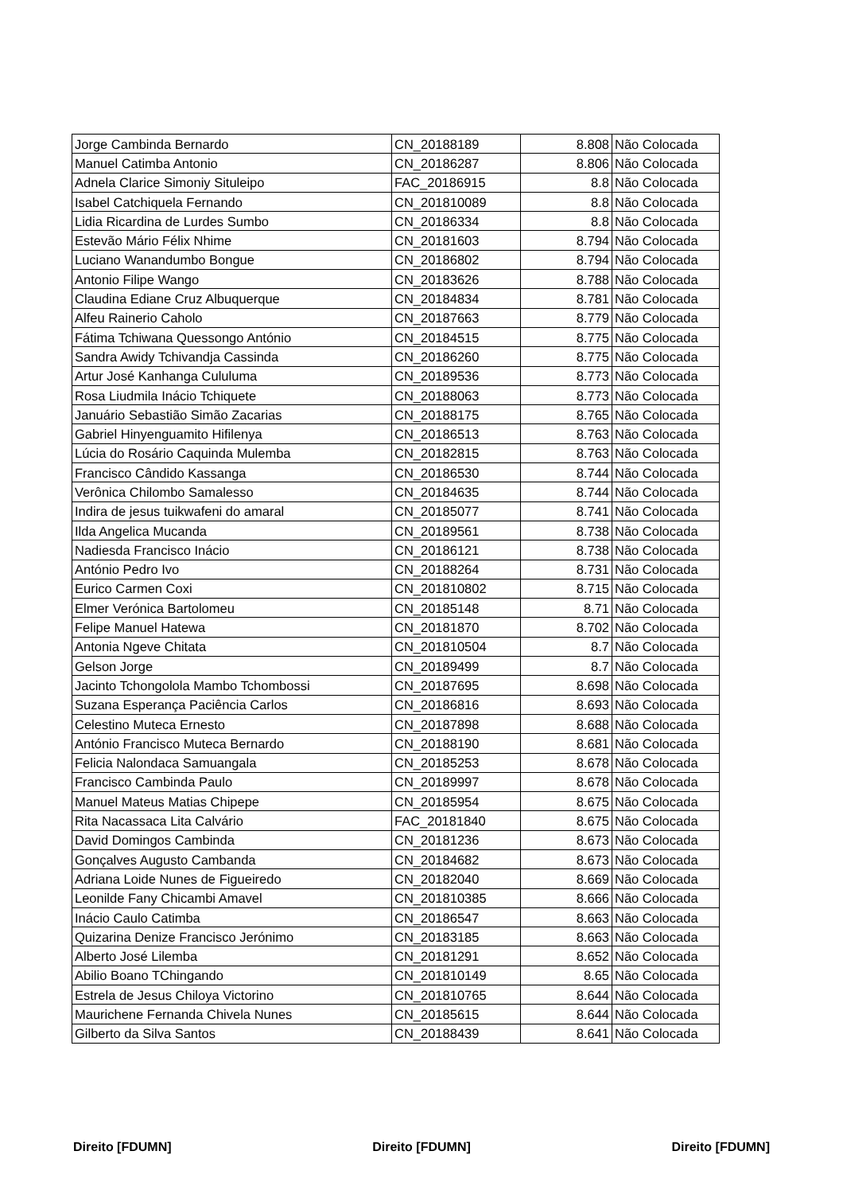| Jorge Cambinda Bernardo | CN_20188189 | 8.808 | Não Colocada |
| Manuel Catimba Antonio | CN_20186287 | 8.806 | Não Colocada |
| Adnela Clarice Simoniy Situleipo | FAC_20186915 | 8.8 | Não Colocada |
| Isabel Catchiquela Fernando | CN_201810089 | 8.8 | Não Colocada |
| Lidia Ricardina de Lurdes Sumbo | CN_20186334 | 8.8 | Não Colocada |
| Estevão Mário Félix Nhime | CN_20181603 | 8.794 | Não Colocada |
| Luciano Wanandumbo Bongue | CN_20186802 | 8.794 | Não Colocada |
| Antonio Filipe Wango | CN_20183626 | 8.788 | Não Colocada |
| Claudina Ediane Cruz Albuquerque | CN_20184834 | 8.781 | Não Colocada |
| Alfeu Rainerio Caholo | CN_20187663 | 8.779 | Não Colocada |
| Fátima Tchiwana Quessongo António | CN_20184515 | 8.775 | Não Colocada |
| Sandra Awidy Tchivandja Cassinda | CN_20186260 | 8.775 | Não Colocada |
| Artur José Kanhanga Cululuma | CN_20189536 | 8.773 | Não Colocada |
| Rosa Liudmila Inácio Tchiquete | CN_20188063 | 8.773 | Não Colocada |
| Januário Sebastião Simão Zacarias | CN_20188175 | 8.765 | Não Colocada |
| Gabriel Hinyenguamito Hifilenya | CN_20186513 | 8.763 | Não Colocada |
| Lúcia do Rosário Caquinda Mulemba | CN_20182815 | 8.763 | Não Colocada |
| Francisco Cândido Kassanga | CN_20186530 | 8.744 | Não Colocada |
| Verônica Chilombo Samalesso | CN_20184635 | 8.744 | Não Colocada |
| Indira de jesus tuikwafeni do amaral | CN_20185077 | 8.741 | Não Colocada |
| Ilda Angelica Mucanda | CN_20189561 | 8.738 | Não Colocada |
| Nadiesda Francisco Inácio | CN_20186121 | 8.738 | Não Colocada |
| António Pedro Ivo | CN_20188264 | 8.731 | Não Colocada |
| Eurico Carmen Coxi | CN_201810802 | 8.715 | Não Colocada |
| Elmer Verónica Bartolomeu | CN_20185148 | 8.71 | Não Colocada |
| Felipe Manuel Hatewa | CN_20181870 | 8.702 | Não Colocada |
| Antonia Ngeve Chitata | CN_201810504 | 8.7 | Não Colocada |
| Gelson Jorge | CN_20189499 | 8.7 | Não Colocada |
| Jacinto Tchongololа Mambo Tchombossi | CN_20187695 | 8.698 | Não Colocada |
| Suzana Esperança Paciência Carlos | CN_20186816 | 8.693 | Não Colocada |
| Celestino Muteca Ernesto | CN_20187898 | 8.688 | Não Colocada |
| António Francisco Muteca Bernardo | CN_20188190 | 8.681 | Não Colocada |
| Felicia Nalondaca Samuangala | CN_20185253 | 8.678 | Não Colocada |
| Francisco Cambinda Paulo | CN_20189997 | 8.678 | Não Colocada |
| Manuel Mateus Matias Chipepe | CN_20185954 | 8.675 | Não Colocada |
| Rita Nacassaca Lita Calvário | FAC_20181840 | 8.675 | Não Colocada |
| David Domingos Cambinda | CN_20181236 | 8.673 | Não Colocada |
| Gonçalves Augusto Cambanda | CN_20184682 | 8.673 | Não Colocada |
| Adriana Loide Nunes de Figueiredo | CN_20182040 | 8.669 | Não Colocada |
| Leonilde Fany Chicambi Amavel | CN_201810385 | 8.666 | Não Colocada |
| Inácio Caulo Catimba | CN_20186547 | 8.663 | Não Colocada |
| Quizarina Denize Francisco Jerónimo | CN_20183185 | 8.663 | Não Colocada |
| Alberto José Lilemba | CN_20181291 | 8.652 | Não Colocada |
| Abilio Boano TChingando | CN_201810149 | 8.65 | Não Colocada |
| Estrela de Jesus Chiloya Victorino | CN_201810765 | 8.644 | Não Colocada |
| Maurichene Fernanda Chivela Nunes | CN_20185615 | 8.644 | Não Colocada |
| Gilberto da Silva Santos | CN_20188439 | 8.641 | Não Colocada |
Direito [FDUMN] Direito [FDUMN] Direito [FDUMN]